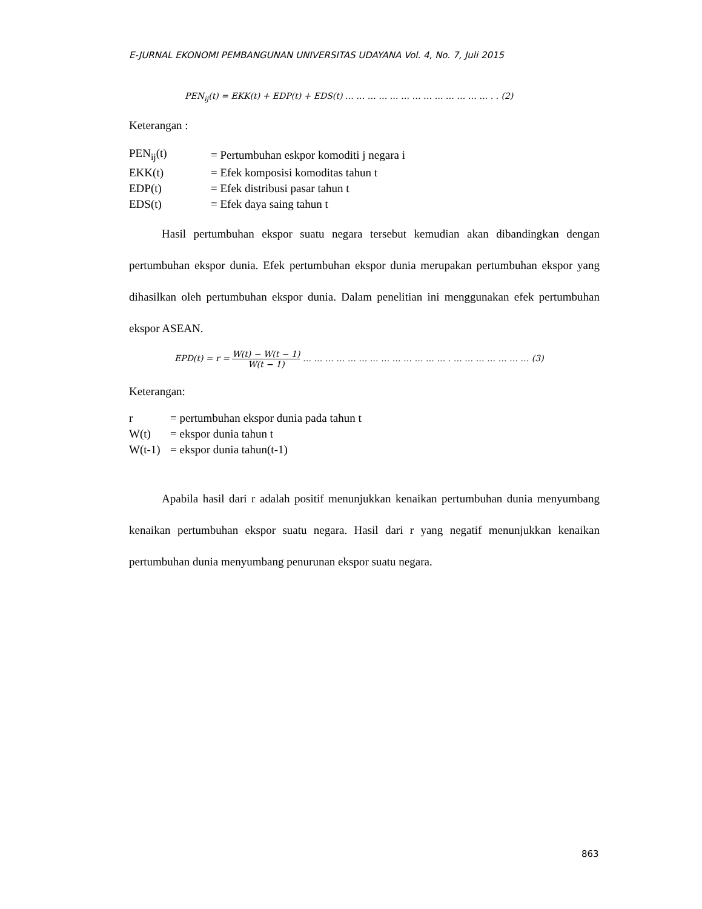E-JURNAL EKONOMI PEMBANGUNAN UNIVERSITAS UDAYANA Vol. 4, No. 7, Juli 2015
PEN<sub>ij</sub>(t) = EKK(t) + EDP(t) + EDS(t) … … … … … … … … … … … … … . . (2)
Keterangan :
| PEN<sub>ij</sub>(t) | = Pertumbuhan eskpor komoditi j negara i |
| EKK(t) | = Efek komposisi komoditas tahun t |
| EDP(t) | = Efek distribusi pasar tahun t |
| EDS(t) | = Efek daya saing tahun t |
Hasil pertumbuhan ekspor suatu negara tersebut kemudian akan dibandingkan dengan pertumbuhan ekspor dunia. Efek pertumbuhan ekspor dunia merupakan pertumbuhan ekspor yang dihasilkan oleh pertumbuhan ekspor dunia. Dalam penelitian ini menggunakan efek pertumbuhan ekspor ASEAN.
EPD(t) = r = W(t) − W(t − 1) W(t − 1) … … … … … … … … … … … … … . … … … … … … … (3)
Keterangan:
| r | = pertumbuhan ekspor dunia pada tahun t |
| W(t) | = ekspor dunia tahun t |
| W(t-1) | = ekspor dunia tahun(t-1) |
Apabila hasil dari r adalah positif menunjukkan kenaikan pertumbuhan dunia menyumbang kenaikan pertumbuhan ekspor suatu negara. Hasil dari r yang negatif menunjukkan kenaikan pertumbuhan dunia menyumbang penurunan ekspor suatu negara.
863